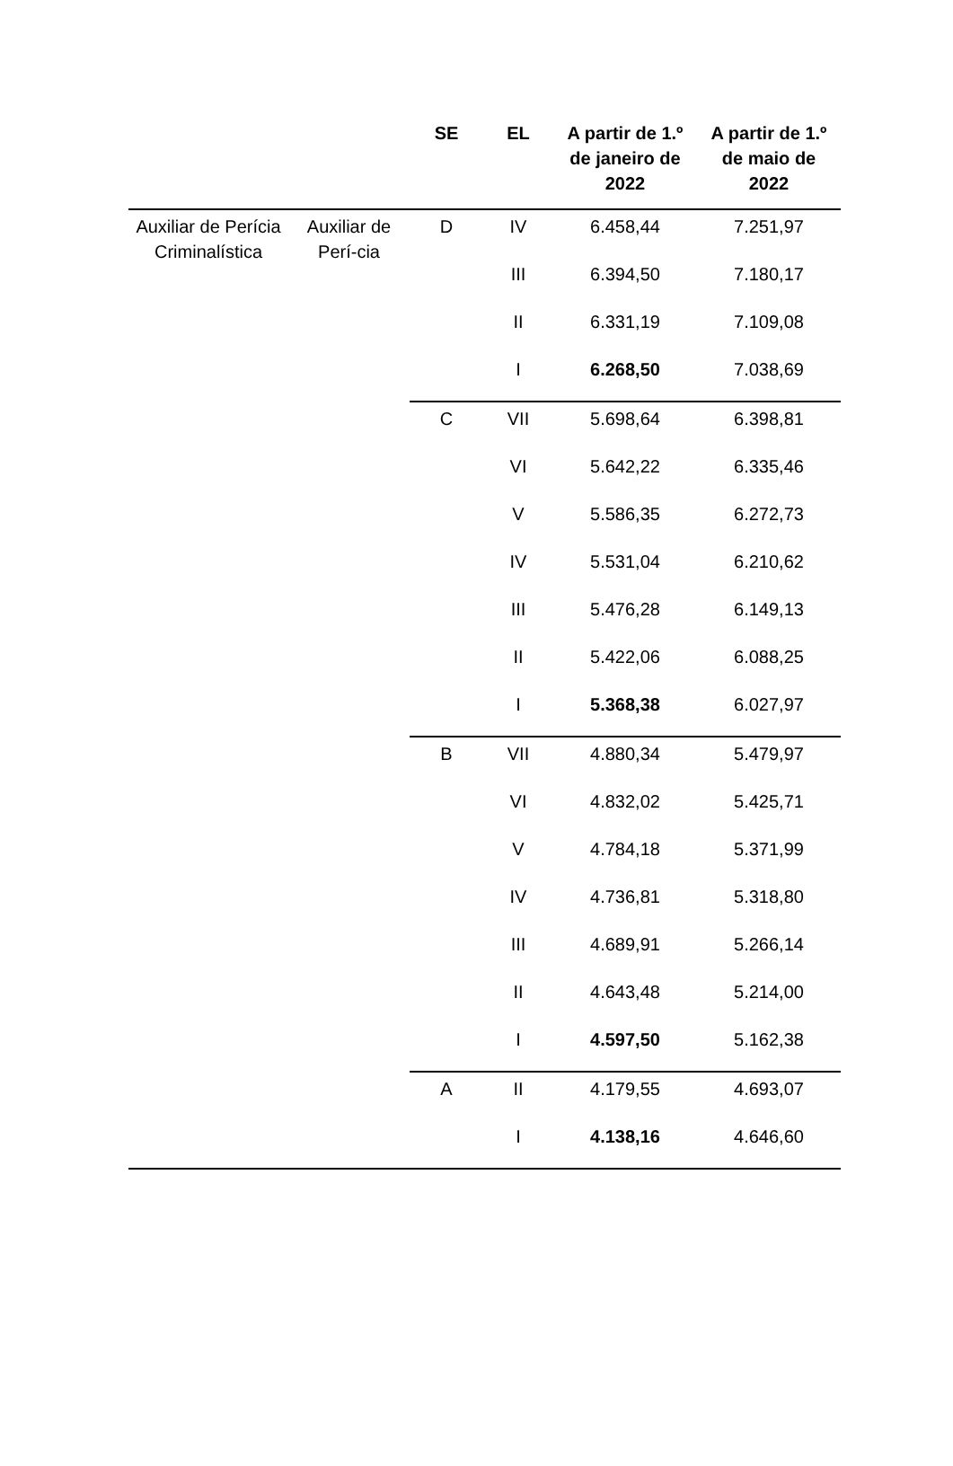| | | SE | EL | A partir de 1.º de janeiro de 2022 | A partir de 1.º de maio de 2022 |
| --- | --- | --- | --- | --- | --- |
| Auxiliar de Perícia Criminalística | Auxiliar de Perí-cia | D | IV | 6.458,44 | 7.251,97 |
| | | | III | 6.394,50 | 7.180,17 |
| | | | II | 6.331,19 | 7.109,08 |
| | | | I | 6.268,50 | 7.038,69 |
| | | C | VII | 5.698,64 | 6.398,81 |
| | | | VI | 5.642,22 | 6.335,46 |
| | | | V | 5.586,35 | 6.272,73 |
| | | | IV | 5.531,04 | 6.210,62 |
| | | | III | 5.476,28 | 6.149,13 |
| | | | II | 5.422,06 | 6.088,25 |
| | | | I | 5.368,38 | 6.027,97 |
| | | B | VII | 4.880,34 | 5.479,97 |
| | | | VI | 4.832,02 | 5.425,71 |
| | | | V | 4.784,18 | 5.371,99 |
| | | | IV | 4.736,81 | 5.318,80 |
| | | | III | 4.689,91 | 5.266,14 |
| | | | II | 4.643,48 | 5.214,00 |
| | | | I | 4.597,50 | 5.162,38 |
| | | A | II | 4.179,55 | 4.693,07 |
| | | | I | 4.138,16 | 4.646,60 |